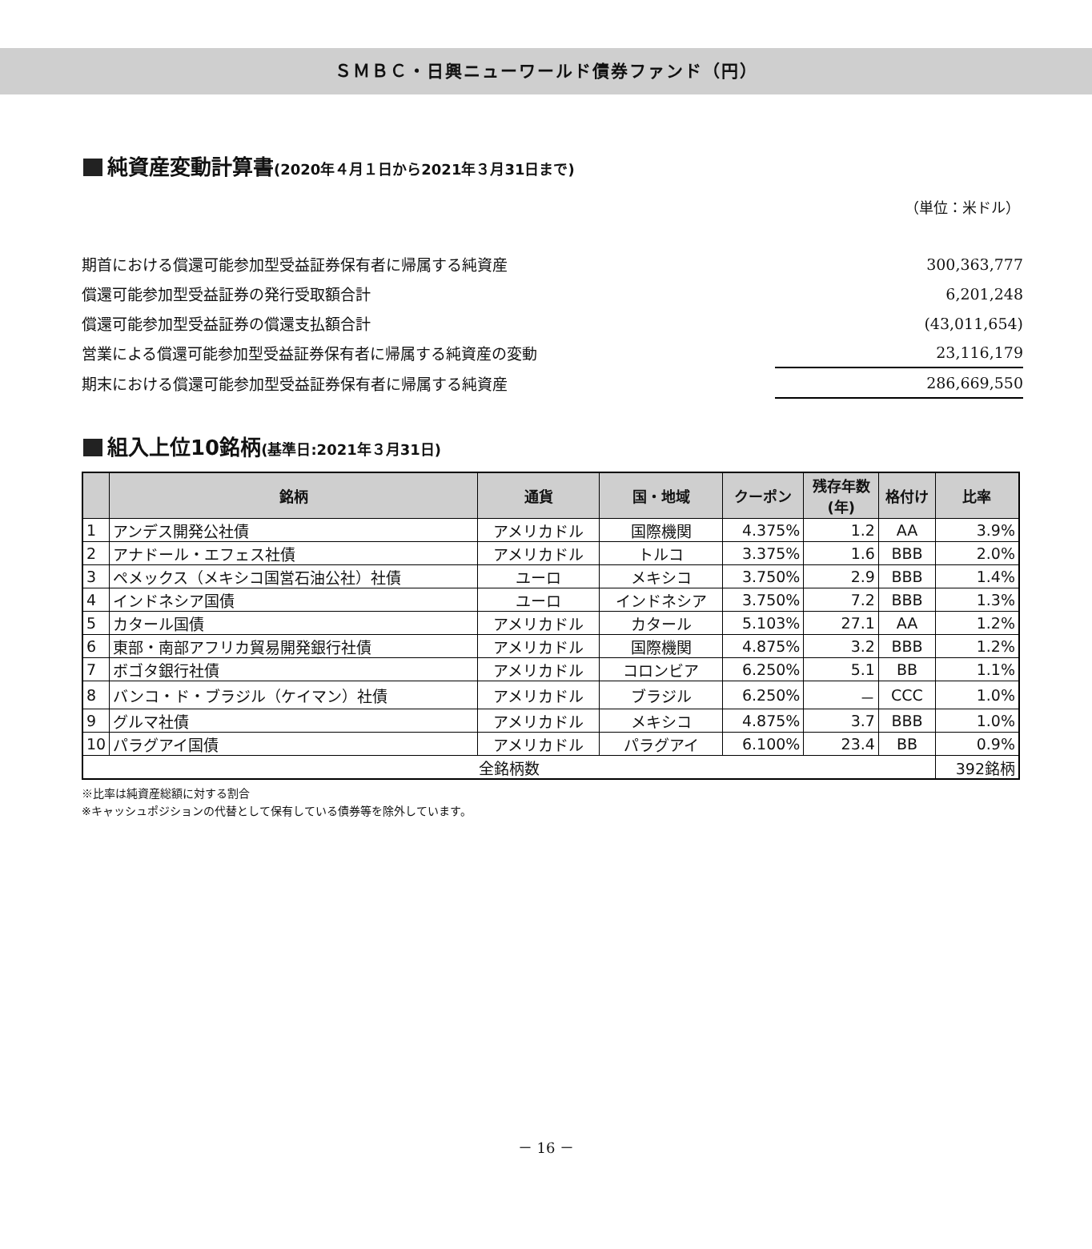ＳＭＢＣ・日興ニューワールド債券ファンド（円）
純資産変動計算書(2020年４月１日から2021年３月31日まで)
（単位：米ドル）
| 期首における償還可能参加型受益証券保有者に帰属する純資産 | 300,363,777 |
| 償還可能参加型受益証券の発行受取額合計 | 6,201,248 |
| 償還可能参加型受益証券の償還支払額合計 | (43,011,654) |
| 営業による償還可能参加型受益証券保有者に帰属する純資産の変動 | 23,116,179 |
| 期末における償還可能参加型受益証券保有者に帰属する純資産 | 286,669,550 |
組入上位10銘柄(基準日:2021年３月31日)
| | 銘柄 | 通貨 | 国・地域 | クーポン | 残存年数 (年) | 格付け | 比率 |
| --- | --- | --- | --- | --- | --- | --- | --- |
| 1 | アンデス開発公社債 | アメリカドル | 国際機関 | 4.375% | 1.2 | AA | 3.9% |
| 2 | アナドール・エフェス社債 | アメリカドル | トルコ | 3.375% | 1.6 | BBB | 2.0% |
| 3 | ペメックス（メキシコ国営石油公社）社債 | ユーロ | メキシコ | 3.750% | 2.9 | BBB | 1.4% |
| 4 | インドネシア国債 | ユーロ | インドネシア | 3.750% | 7.2 | BBB | 1.3% |
| 5 | カタール国債 | アメリカドル | カタール | 5.103% | 27.1 | AA | 1.2% |
| 6 | 東部・南部アフリカ貿易開発銀行社債 | アメリカドル | 国際機関 | 4.875% | 3.2 | BBB | 1.2% |
| 7 | ボゴタ銀行社債 | アメリカドル | コロンビア | 6.250% | 5.1 | BB | 1.1% |
| 8 | バンコ・ド・ブラジル（ケイマン）社債 | アメリカドル | ブラジル | 6.250% | － | CCC | 1.0% |
| 9 | グルマ社債 | アメリカドル | メキシコ | 4.875% | 3.7 | BBB | 1.0% |
| 10 | パラグアイ国債 | アメリカドル | パラグアイ | 6.100% | 23.4 | BB | 0.9% |
| 全銘柄数 | | | | | | | 392銘柄 |
※比率は純資産総額に対する割合
※キャッシュポジションの代替として保有している債券等を除外しています。
－ 16 －